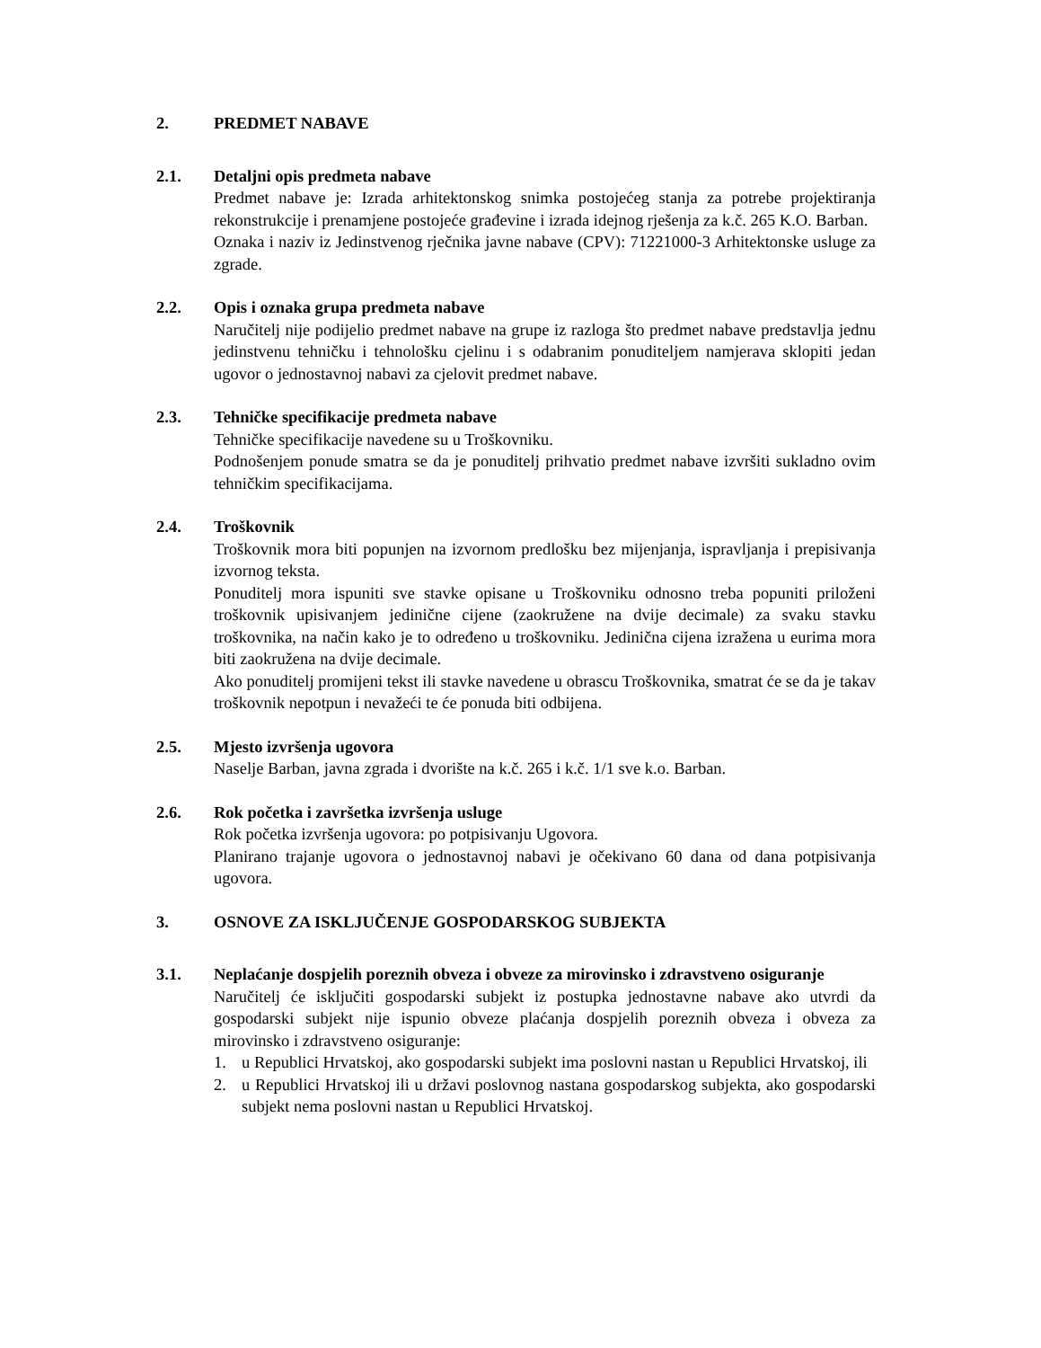2. PREDMET NABAVE
2.1. Detaljni opis predmeta nabave
Predmet nabave je: Izrada arhitektonskog snimka postojećeg stanja za potrebe projektiranja rekonstrukcije i prenamjene postojeće građevine i izrada idejnog rješenja za k.č. 265 K.O. Barban.
Oznaka i naziv iz Jedinstvenog rječnika javne nabave (CPV): 71221000-3 Arhitektonske usluge za zgrade.
2.2. Opis i oznaka grupa predmeta nabave
Naručitelj nije podijelio predmet nabave na grupe iz razloga što predmet nabave predstavlja jednu jedinstvenu tehničku i tehnološku cjelinu i s odabranim ponuditeljem namjerava sklopiti jedan ugovor o jednostavnoj nabavi za cjelovit predmet nabave.
2.3. Tehničke specifikacije predmeta nabave
Tehničke specifikacije navedene su u Troškovniku.
Podnošenjem ponude smatra se da je ponuditelj prihvatio predmet nabave izvršiti sukladno ovim tehničkim specifikacijama.
2.4. Troškovnik
Troškovnik mora biti popunjen na izvornom predlošku bez mijenjanja, ispravljanja i prepisivanja izvornog teksta.
Ponuditelj mora ispuniti sve stavke opisane u Troškovniku odnosno treba popuniti priloženi troškovnik upisivanjem jedinične cijene (zaokružene na dvije decimale) za svaku stavku troškovnika, na način kako je to određeno u troškovniku. Jedinična cijena izražena u eurima mora biti zaokružena na dvije decimale.
Ako ponuditelj promijeni tekst ili stavke navedene u obrascu Troškovnika, smatrat će se da je takav troškovnik nepotpun i nevažeći te će ponuda biti odbijena.
2.5. Mjesto izvršenja ugovora
Naselje Barban, javna zgrada i dvorište na k.č. 265 i k.č. 1/1 sve k.o. Barban.
2.6. Rok početka i završetka izvršenja usluge
Rok početka izvršenja ugovora: po potpisivanju Ugovora.
Planirano trajanje ugovora o jednostavnoj nabavi je očekivano 60 dana od dana potpisivanja ugovora.
3. OSNOVE ZA ISKLJUČENJE GOSPODARSKOG SUBJEKTA
3.1. Neplaćanje dospjelih poreznih obveza i obveze za mirovinsko i zdravstveno osiguranje
Naručitelj će isključiti gospodarski subjekt iz postupka jednostavne nabave ako utvrdi da gospodarski subjekt nije ispunio obveze plaćanja dospjelih poreznih obveza i obveza za mirovinsko i zdravstveno osiguranje:
1. u Republici Hrvatskoj, ako gospodarski subjekt ima poslovni nastan u Republici Hrvatskoj, ili
2. u Republici Hrvatskoj ili u državi poslovnog nastana gospodarskog subjekta, ako gospodarski subjekt nema poslovni nastan u Republici Hrvatskoj.